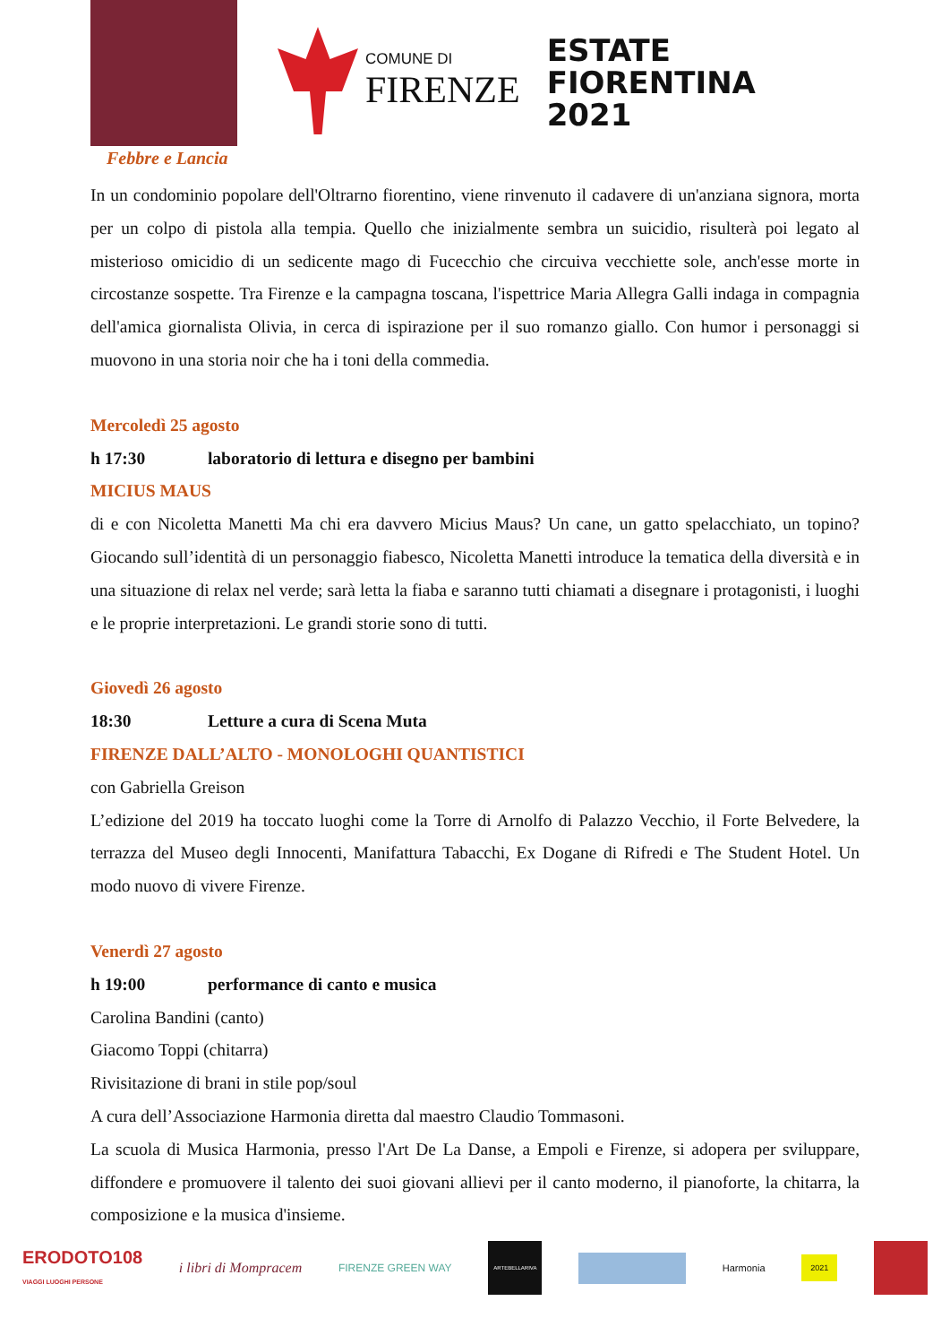Febbre e Lancia
COMUNE DI
FIRENZE
ESTATE
FIORENTINA
2021
In un condominio popolare dell'Oltrarno fiorentino, viene rinvenuto il cadavere di un'anziana signora, morta per un colpo di pistola alla tempia. Quello che inizialmente sembra un suicidio, risulterà poi legato al misterioso omicidio di un sedicente mago di Fucecchio che circuiva vecchiette sole, anch'esse morte in circostanze sospette. Tra Firenze e la campagna toscana, l'ispettrice Maria Allegra Galli indaga in compagnia dell'amica giornalista Olivia, in cerca di ispirazione per il suo romanzo giallo. Con humor i personaggi si muovono in una storia noir che ha i toni della commedia.
Mercoledì 25 agosto
h 17:30 laboratorio di lettura e disegno per bambini
MICIUS MAUS
di e con Nicoletta Manetti Ma chi era davvero Micius Maus? Un cane, un gatto spelacchiato, un topino? Giocando sull’identità di un personaggio fiabesco, Nicoletta Manetti introduce la tematica della diversità e in una situazione di relax nel verde; sarà letta la fiaba e saranno tutti chiamati a disegnare i protagonisti, i luoghi e le proprie interpretazioni. Le grandi storie sono di tutti.
Giovedì 26 agosto
18:30 Letture a cura di Scena Muta
FIRENZE DALL’ALTO - MONOLOGHI QUANTISTICI
con Gabriella Greison
L’edizione del 2019 ha toccato luoghi come la Torre di Arnolfo di Palazzo Vecchio, il Forte Belvedere, la terrazza del Museo degli Innocenti, Manifattura Tabacchi, Ex Dogane di Rifredi e The Student Hotel. Un modo nuovo di vivere Firenze.
Venerdì 27 agosto
h 19:00 performance di canto e musica
Carolina Bandini (canto)
Giacomo Toppi (chitarra)
Rivisitazione di brani in stile pop/soul
A cura dell’Associazione Harmonia diretta dal maestro Claudio Tommasoni.
La scuola di Musica Harmonia, presso l'Art De La Danse, a Empoli e Firenze, si adopera per sviluppare, diffondere e promuovere il talento dei suoi giovani allievi per il canto moderno, il pianoforte, la chitarra, la composizione e la musica d'insieme.
ERODOTO108
VIAGGI LUOGHI PERSONE
i libri di Mompracem
FIRENZE GREEN WAY
ARTEBELLARIVA
Harmonia
2021